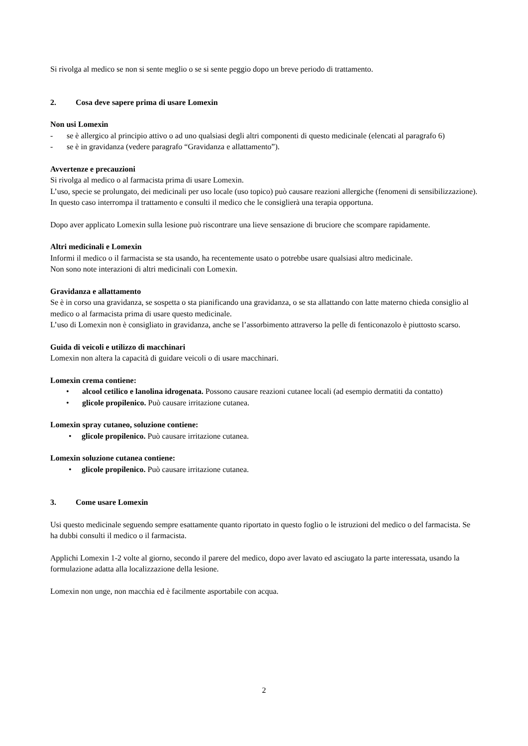Si rivolga al medico se non si sente meglio o se si sente peggio dopo un breve periodo di trattamento.
2. Cosa deve sapere prima di usare Lomexin
Non usi Lomexin
- se è allergico al principio attivo o ad uno qualsiasi degli altri componenti di questo medicinale (elencati al paragrafo 6)
- se è in gravidanza (vedere paragrafo “Gravidanza e allattamento”).
Avvertenze e precauzioni
Si rivolga al medico o al farmacista prima di usare Lomexin.
L’uso, specie se prolungato, dei medicinali per uso locale (uso topico) può causare reazioni allergiche (fenomeni di sensibilizzazione).
In questo caso interrompa il trattamento e consulti il medico che le consiglierà una terapia opportuna.
Dopo aver applicato Lomexin sulla lesione può riscontrare una lieve sensazione di bruciore che scompare rapidamente.
Altri medicinali e Lomexin
Informi il medico o il farmacista se sta usando, ha recentemente usato o potrebbe usare qualsiasi altro medicinale.
Non sono note interazioni di altri medicinali con Lomexin.
Gravidanza e allattamento
Se è in corso una gravidanza, se sospetta o sta pianificando una gravidanza, o se sta allattando con latte materno chieda consiglio al medico o al farmacista prima di usare questo medicinale.
L’uso di Lomexin non è consigliato in gravidanza, anche se l’assorbimento attraverso la pelle di fenticonazolo è piuttosto scarso.
Guida di veicoli e utilizzo di macchinari
Lomexin non altera la capacità di guidare veicoli o di usare macchinari.
Lomexin crema contiene:
• alcool cetilico e lanolina idrogenata. Possono causare reazioni cutanee locali (ad esempio dermatiti da contatto)
• glicole propilenico. Può causare irritazione cutanea.
Lomexin spray cutaneo, soluzione contiene:
• glicole propilenico. Può causare irritazione cutanea.
Lomexin soluzione cutanea contiene:
• glicole propilenico. Può causare irritazione cutanea.
3. Come usare Lomexin
Usi questo medicinale seguendo sempre esattamente quanto riportato in questo foglio o le istruzioni del medico o del farmacista. Se ha dubbi consulti il medico o il farmacista.
Applichi Lomexin 1-2 volte al giorno, secondo il parere del medico, dopo aver lavato ed asciugato la parte interessata, usando la formulazione adatta alla localizzazione della lesione.
Lomexin non unge, non macchia ed è facilmente asportabile con acqua.
2